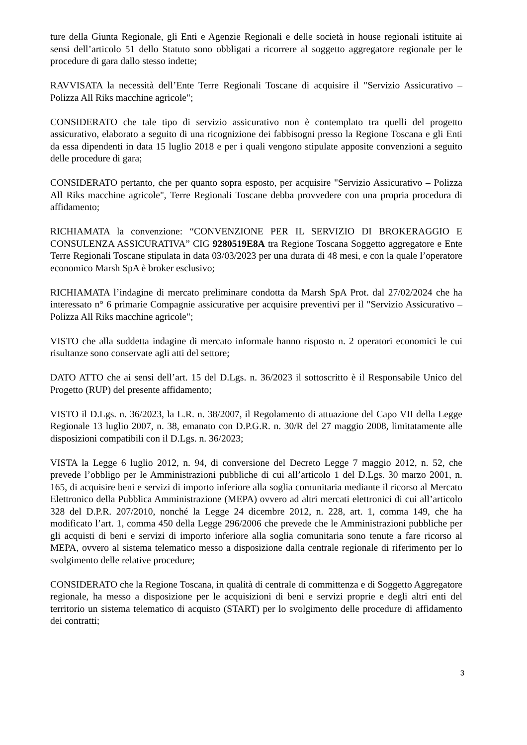ture della Giunta Regionale, gli Enti e Agenzie Regionali e delle società in house regionali istituite ai sensi dell’articolo 51 dello Statuto sono obbligati a ricorrere al soggetto aggregatore regionale per le procedure di gara dallo stesso indette;
RAVVISATA la necessità dell’Ente Terre Regionali Toscane di acquisire il "Servizio Assicurativo – Polizza All Riks macchine agricole";
CONSIDERATO che tale tipo di servizio assicurativo non è contemplato tra quelli del progetto assicurativo, elaborato a seguito di una ricognizione dei fabbisogni presso la Regione Toscana e gli Enti da essa dipendenti in data 15 luglio 2018 e per i quali vengono stipulate apposite convenzioni a seguito delle procedure di gara;
CONSIDERATO pertanto, che per quanto sopra esposto, per acquisire "Servizio Assicurativo – Polizza All Riks macchine agricole", Terre Regionali Toscane debba provvedere con una propria procedura di affidamento;
RICHIAMATA la convenzione: “CONVENZIONE PER IL SERVIZIO DI BROKERAGGIO E CONSULENZA ASSICURATIVA” CIG 9280519E8A tra Regione Toscana Soggetto aggregatore e Ente Terre Regionali Toscane stipulata in data 03/03/2023 per una durata di 48 mesi, e con la quale l’operatore economico Marsh SpA è broker esclusivo;
RICHIAMATA l’indagine di mercato preliminare condotta da Marsh SpA Prot. dal 27/02/2024 che ha interessato n° 6 primarie Compagnie assicurative per acquisire preventivi per il "Servizio Assicurativo – Polizza All Riks macchine agricole";
VISTO che alla suddetta indagine di mercato informale hanno risposto n. 2 operatori economici le cui risultanze sono conservate agli atti del settore;
DATO ATTO che ai sensi dell’art. 15 del D.Lgs. n. 36/2023 il sottoscritto è il Responsabile Unico del Progetto (RUP) del presente affidamento;
VISTO il D.Lgs. n. 36/2023, la L.R. n. 38/2007, il Regolamento di attuazione del Capo VII della Legge Regionale 13 luglio 2007, n. 38, emanato con D.P.G.R. n. 30/R del 27 maggio 2008, limitatamente alle disposizioni compatibili con il D.Lgs. n. 36/2023;
VISTA la Legge 6 luglio 2012, n. 94, di conversione del Decreto Legge 7 maggio 2012, n. 52, che prevede l’obbligo per le Amministrazioni pubbliche di cui all’articolo 1 del D.Lgs. 30 marzo 2001, n. 165, di acquisire beni e servizi di importo inferiore alla soglia comunitaria mediante il ricorso al Mercato Elettronico della Pubblica Amministrazione (MEPA) ovvero ad altri mercati elettronici di cui all’articolo 328 del D.P.R. 207/2010, nonché la Legge 24 dicembre 2012, n. 228, art. 1, comma 149, che ha modificato l’art. 1, comma 450 della Legge 296/2006 che prevede che le Amministrazioni pubbliche per gli acquisti di beni e servizi di importo inferiore alla soglia comunitaria sono tenute a fare ricorso al MEPA, ovvero al sistema telematico messo a disposizione dalla centrale regionale di riferimento per lo svolgimento delle relative procedure;
CONSIDERATO che la Regione Toscana, in qualità di centrale di committenza e di Soggetto Aggregatore regionale, ha messo a disposizione per le acquisizioni di beni e servizi proprie e degli altri enti del territorio un sistema telematico di acquisto (START) per lo svolgimento delle procedure di affidamento dei contratti;
3